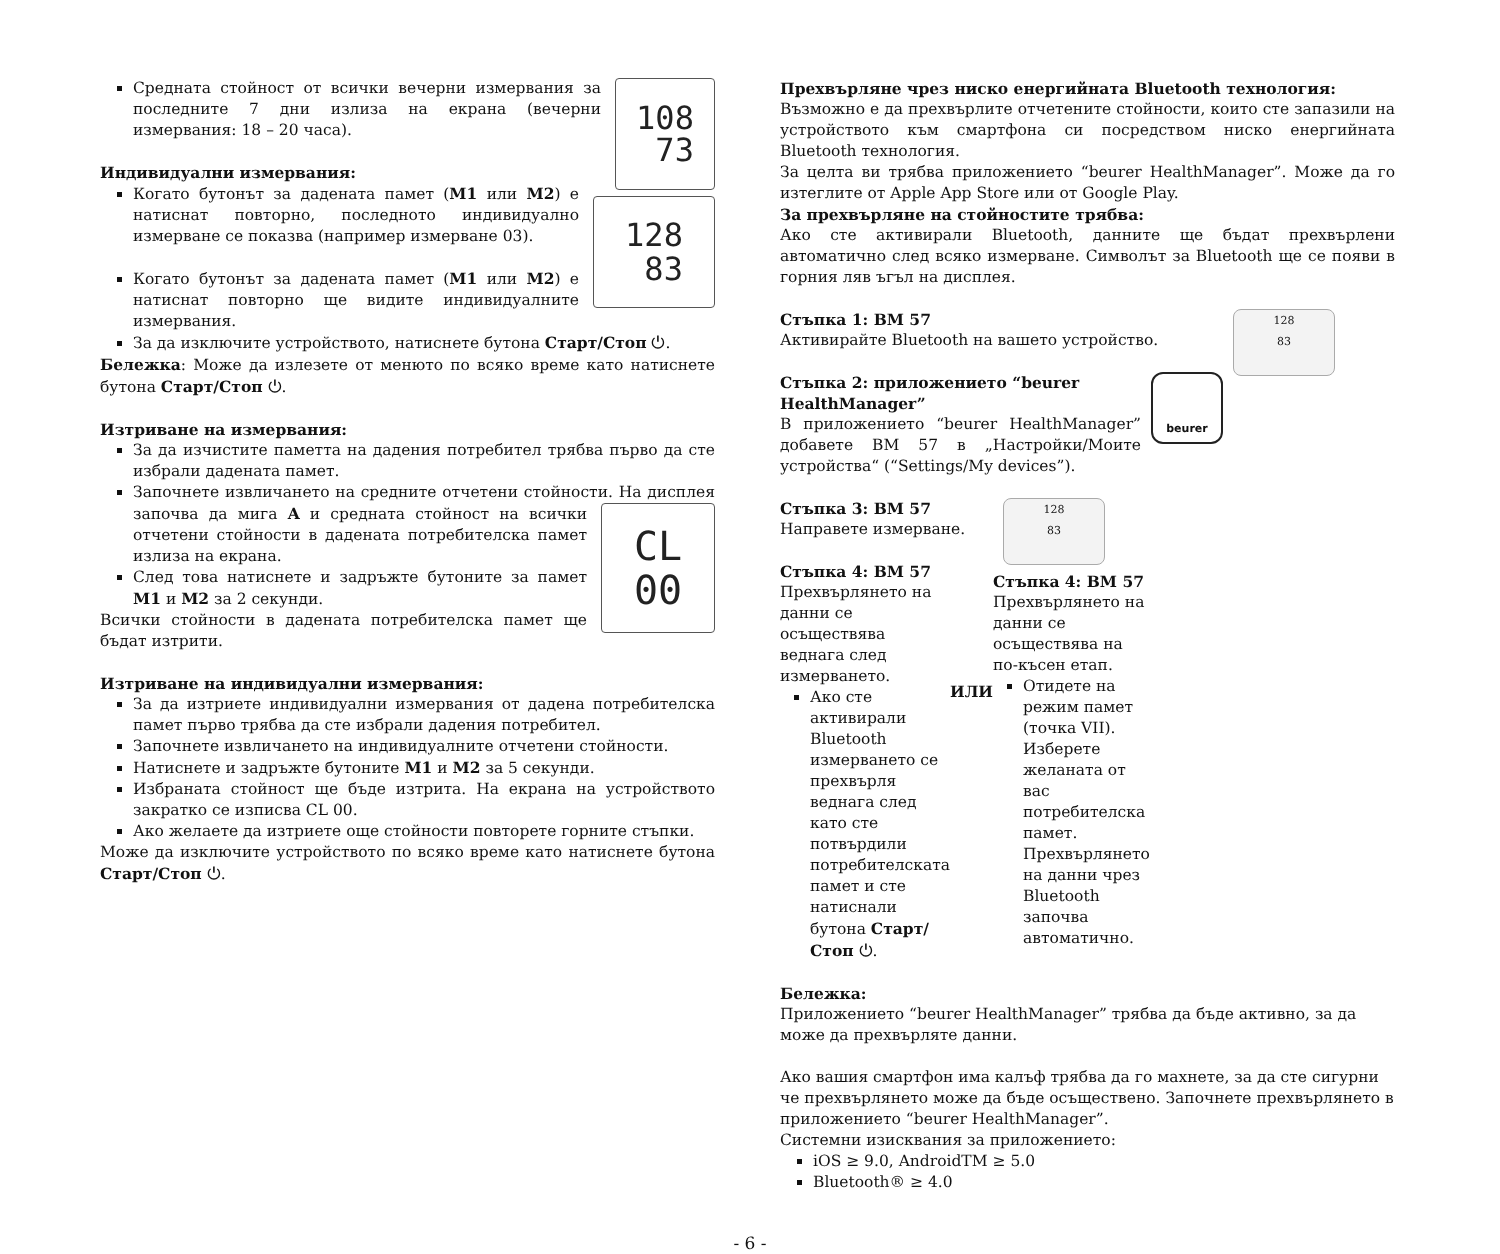108
73
Средната стойност от всички вечерни измервания за последните 7 дни излиза на екрана (вечерни измервания: 18 – 20 часа).
Индивидуални измервания:
128
83
Когато бутонът за дадената памет (M1 или M2) е натиснат повторно, последното индивидуално измерване се показва (например измерване 03).
Когато бутонът за дадената памет (M1 или M2) е натиснат повторно ще видите индивидуалните измервания.
За да изключите устройството, натиснете бутона Старт/Стоп ⏻.
Бележка: Може да излезете от менюто по всяко време като натиснете бутона Старт/Стоп ⏻.
Изтриване на измервания:
За да изчистите паметта на дадения потребител трябва първо да сте избрали дадената памет.
Започнете извличането на средните отчетени стойности. На дисплея
CL
00
започва да мига A и средната стойност на всички отчетени стойности в дадената потребителска памет излиза на екрана.
След това натиснете и задръжте бутоните за памет M1 и M2 за 2 секунди.
Всички стойности в дадената потребителска памет ще бъдат изтрити.
Изтриване на индивидуални измервания:
За да изтриете индивидуални измервания от дадена потребителска памет първо трябва да сте избрали дадения потребител.
Започнете извличането на индивидуалните отчетени стойности.
Натиснете и задръжте бутоните M1 и M2 за 5 секунди.
Избраната стойност ще бъде изтрита. На екрана на устройството закратко се изписва CL 00.
Ако желаете да изтриете още стойности повторете горните стъпки.
Може да изключите устройството по всяко време като натиснете бутона Старт/Стоп ⏻.
Прехвърляне чрез ниско енергийната Bluetooth технология:
Възможно е да прехвърлите отчетените стойности, които сте запазили на устройството към смартфона си посредством ниско енергийната Bluetooth технология.
За целта ви трябва приложението “beurer HealthManager”. Може да го изтеглите от Apple App Store или от Google Play.
За прехвърляне на стойностите трябва:
Ако сте активирали Bluetooth, данните ще бъдат прехвърлени автоматично след всяко измерване. Символът за Bluetooth ще се появи в горния ляв ъгъл на дисплея.
128
83
Стъпка 1: BM 57
Активирайте Bluetooth на вашето устройство.
beurer
Стъпка 2: приложението “beurer HealthManager”
В приложението “beurer HealthManager” добавете BM 57 в „Настройки/Моите устройства“ (“Settings/My devices”).
128
83
Стъпка 3: BM 57
Направете измерване.
Стъпка 4: BM 57
Прехвърлянето на данни се осъществява веднага след измерването.
Ако сте активирали Bluetooth измерването се прехвърля веднага след като сте потвърдили потребителската памет и сте натиснали бутона Старт/Стоп ⏻.
ИЛИ
Стъпка 4: BM 57
Прехвърлянето на данни се осъществява на по-късен етап.
Отидете на режим памет (точка VII). Изберете желаната от вас потребителска памет. Прехвърлянето на данни чрез Bluetooth започва автоматично.
Бележка:
Приложението “beurer HealthManager” трябва да бъде активно, за да може да прехвърляте данни.
Ако вашия смартфон има калъф трябва да го махнете, за да сте сигурни че прехвърлянето може да бъде осъществено. Започнете прехвърлянето в приложението “beurer HealthManager”.
Системни изисквания за приложението:
iOS ≥ 9.0, AndroidTM ≥ 5.0
Bluetooth® ≥ 4.0
- 6 -